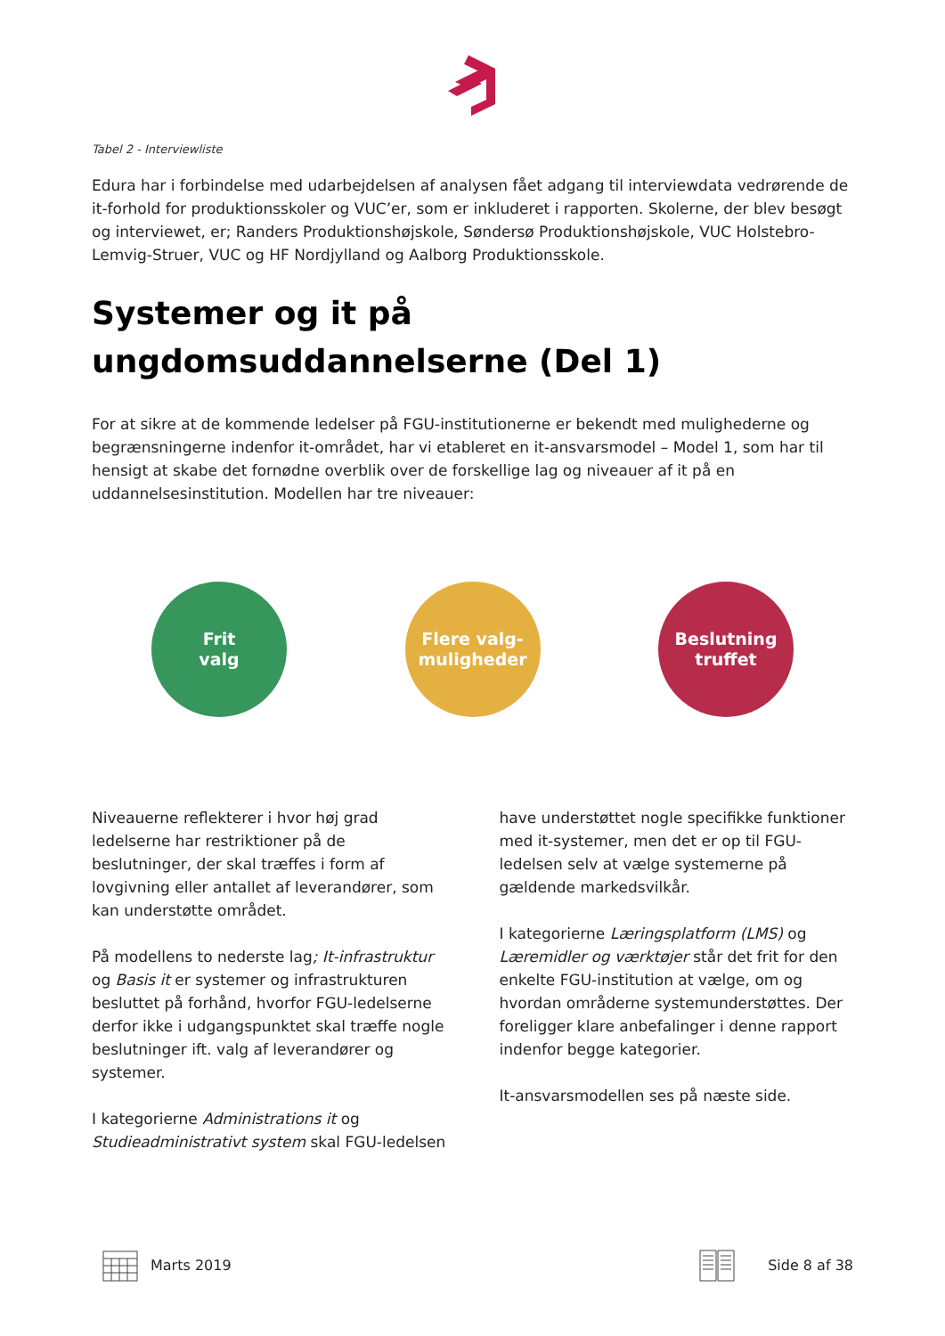Tabel 2 - Interviewliste
Edura har i forbindelse med udarbejdelsen af analysen fået adgang til interviewdata vedrørende de it-forhold for produktionsskoler og VUC’er, som er inkluderet i rapporten. Skolerne, der blev besøgt og interviewet, er; Randers Produktionshøjskole, Søndersø Produktionshøjskole, VUC Holstebro-Lemvig-Struer, VUC og HF Nordjylland og Aalborg Produktionsskole.
Systemer og it på ungdomsuddannelserne (Del 1)
For at sikre at de kommende ledelser på FGU-institutionerne er bekendt med mulighederne og begrænsningerne indenfor it-området, har vi etableret en it-ansvarsmodel – Model 1, som har til hensigt at skabe det fornødne overblik over de forskellige lag og niveauer af it på en uddannelsesinstitution. Modellen har tre niveauer:
Frit
valg
Flere valg-
muligheder
Beslutning
truffet
Niveauerne reflekterer i hvor høj grad ledelserne har restriktioner på de beslutninger, der skal træffes i form af lovgivning eller antallet af leverandører, som kan understøtte området.
På modellens to nederste lag; It-infrastruktur og Basis it er systemer og infrastrukturen besluttet på forhånd, hvorfor FGU-ledelserne derfor ikke i udgangspunktet skal træffe nogle beslutninger ift. valg af leverandører og systemer.
I kategorierne Administrations it og Studieadministrativt system skal FGU-ledelsen
have understøttet nogle specifikke funktioner med it-systemer, men det er op til FGU-ledelsen selv at vælge systemerne på gældende markedsvilkår.
I kategorierne Læringsplatform (LMS) og Læremidler og værktøjer står det frit for den enkelte FGU-institution at vælge, om og hvordan områderne systemunderstøttes. Der foreligger klare anbefalinger i denne rapport indenfor begge kategorier.
It-ansvarsmodellen ses på næste side.
Marts 2019 Side 8 af 38